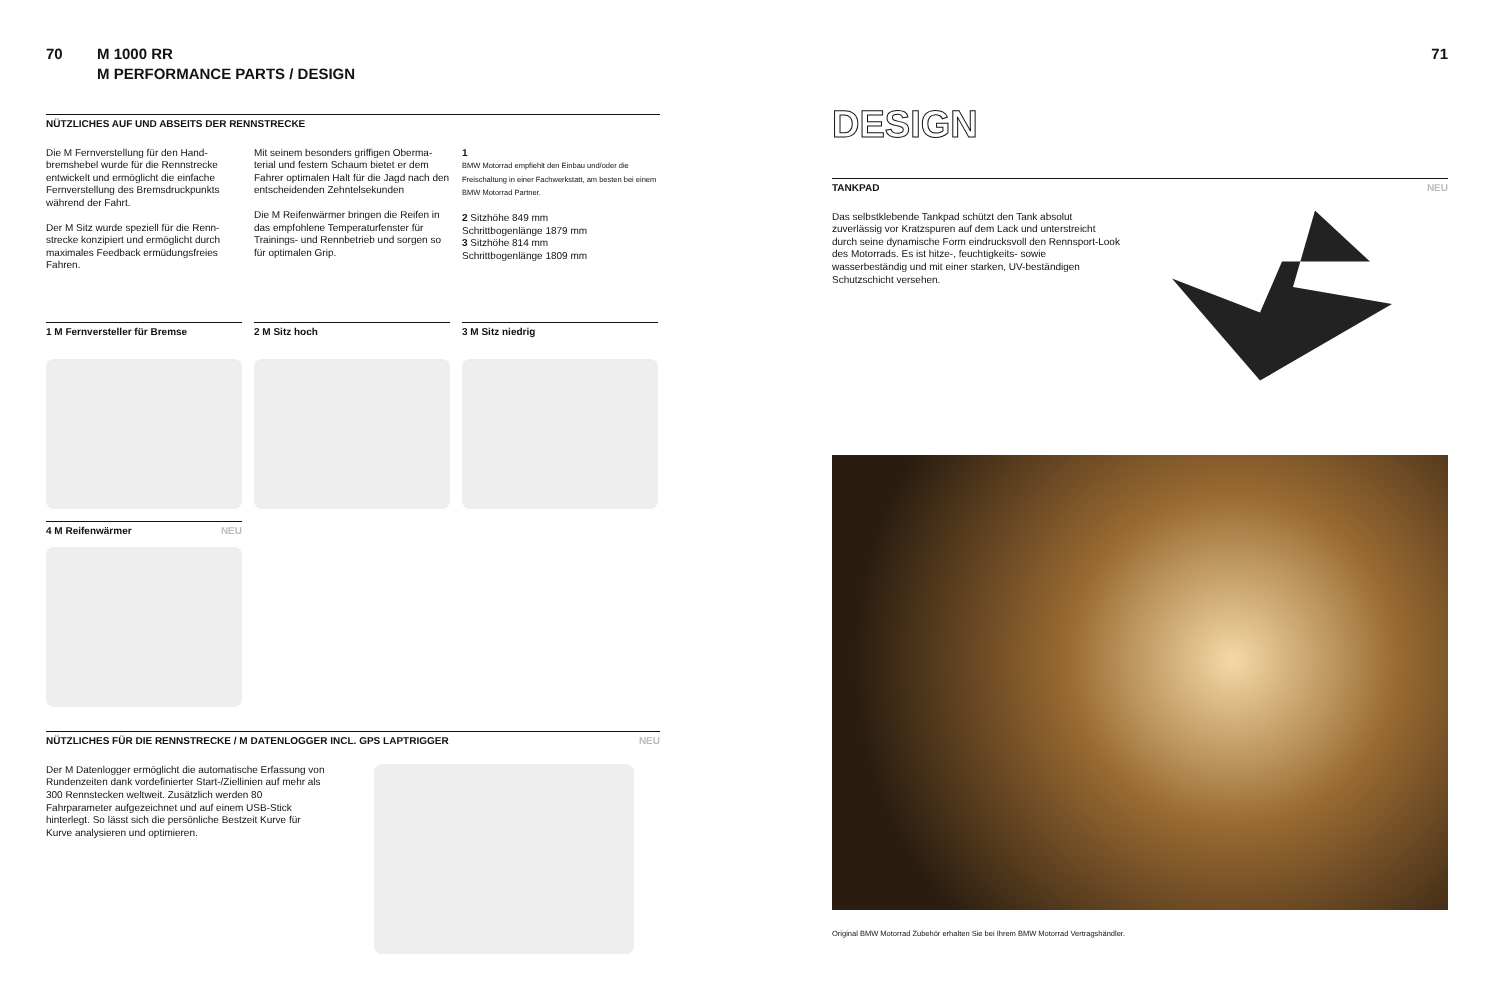70 M 1000 RR
M PERFORMANCE PARTS / DESIGN
NÜTZLICHES AUF UND ABSEITS DER RENNSTRECKE
Die M Fernverstellung für den Hand­bremshebel wurde für die Rennstrecke entwickelt und ermöglicht die einfache Fernverstellung des Bremsdruckpunkts während der Fahrt.
Der M Sitz wurde speziell für die Renn­strecke konzipiert und ermöglicht durch maximales Feedback ermüdungsfreies Fahren.
Mit seinem besonders griffigen Oberma­terial und festem Schaum bietet er dem Fahrer optimalen Halt für die Jagd nach den entscheidenden Zehntelsekunden
Die M Reifenwärmer bringen die Reifen in das empfohlene Temperaturfenster für Trainings- und Rennbetrieb und sorgen so für optimalen Grip.
1
BMW Motorrad empfiehlt den Einbau und/oder die Freischaltung in einer Fachwerkstatt, am besten bei einem BMW Motorrad Partner.
2 Sitzhöhe 849 mm
Schrittbogenlänge 1879 mm
3 Sitzhöhe 814 mm
Schrittbogenlänge 1809 mm
1 M Fernversteller für Bremse 2 M Sitz hoch 3 M Sitz niedrig
4 M Reifenwärmer NEU
NÜTZLICHES FÜR DIE RENNSTRECKE / M DATENLOGGER INCL. GPS LAPTRIGGER NEU
Der M Datenlogger ermöglicht die automatische Erfassung von Rundenzeiten dank vordefinierter Start-/Ziellinien auf mehr als 300 Rennstecken weltweit. Zusätzlich werden 80 Fahrparameter aufgezeichnet und auf einem USB-Stick hinterlegt. So lässt sich die persönliche Bestzeit Kurve für Kurve analysieren und optimieren.
71
DESIGN
TANKPAD NEU
Das selbstklebende Tankpad schützt den Tank absolut zuverlässig vor Kratzspuren auf dem Lack und unterstreicht durch seine dynamische Form eindrucksvoll den Rennsport-Look des Motorrads. Es ist hitze-, feuchtigkeits- sowie wasserbeständig und mit einer starken, UV-beständigen Schutzschicht versehen.
Original BMW Motorrad Zubehör erhalten Sie bei Ihrem BMW Motorrad Vertragshändler.